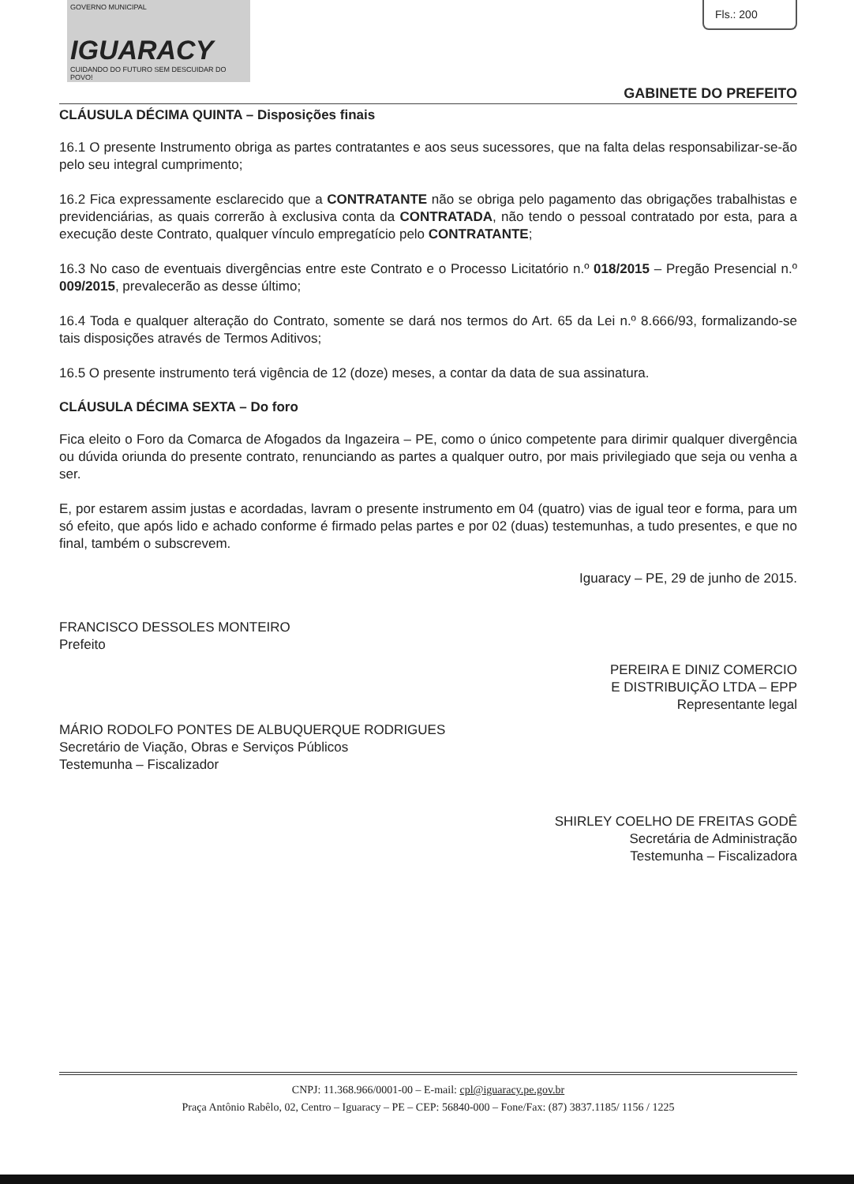GOVERNO MUNICIPAL
IGUARACY
CUIDANDO DO FUTURO SEM DESCUIDAR DO POVO!
Fls.: 200
GABINETE DO PREFEITO
CLÁUSULA DÉCIMA QUINTA – Disposições finais
16.1 O presente Instrumento obriga as partes contratantes e aos seus sucessores, que na falta delas responsabilizar-se-ão pelo seu integral cumprimento;
16.2 Fica expressamente esclarecido que a CONTRATANTE não se obriga pelo pagamento das obrigações trabalhistas e previdenciárias, as quais correrão à exclusiva conta da CONTRATADA, não tendo o pessoal contratado por esta, para a execução deste Contrato, qualquer vínculo empregatício pelo CONTRATANTE;
16.3 No caso de eventuais divergências entre este Contrato e o Processo Licitatório n.º 018/2015 – Pregão Presencial n.º 009/2015, prevalecerão as desse último;
16.4 Toda e qualquer alteração do Contrato, somente se dará nos termos do Art. 65 da Lei n.º 8.666/93, formalizando-se tais disposições através de Termos Aditivos;
16.5 O presente instrumento terá vigência de 12 (doze) meses, a contar da data de sua assinatura.
CLÁUSULA DÉCIMA SEXTA – Do foro
Fica eleito o Foro da Comarca de Afogados da Ingazeira – PE, como o único competente para dirimir qualquer divergência ou dúvida oriunda do presente contrato, renunciando as partes a qualquer outro, por mais privilegiado que seja ou venha a ser.
E, por estarem assim justas e acordadas, lavram o presente instrumento em 04 (quatro) vias de igual teor e forma, para um só efeito, que após lido e achado conforme é firmado pelas partes e por 02 (duas) testemunhas, a tudo presentes, e que no final, também o subscrevem.
Iguaracy – PE, 29 de junho de 2015.
FRANCISCO DESSOLES MONTEIRO
Prefeito
PEREIRA E DINIZ COMERCIO
E DISTRIBUIÇÃO LTDA – EPP
Representante legal
MÁRIO RODOLFO PONTES DE ALBUQUERQUE RODRIGUES
Secretário de Viação, Obras e Serviços Públicos
Testemunha – Fiscalizador
SHIRLEY COELHO DE FREITAS GODÊ
Secretária de Administração
Testemunha – Fiscalizadora
CNPJ: 11.368.966/0001-00 – E-mail: cpl@iguaracy.pe.gov.br
Praça Antônio Rabêlo, 02, Centro – Iguaracy – PE – CEP: 56840-000 – Fone/Fax: (87) 3837.1185/ 1156 / 1225